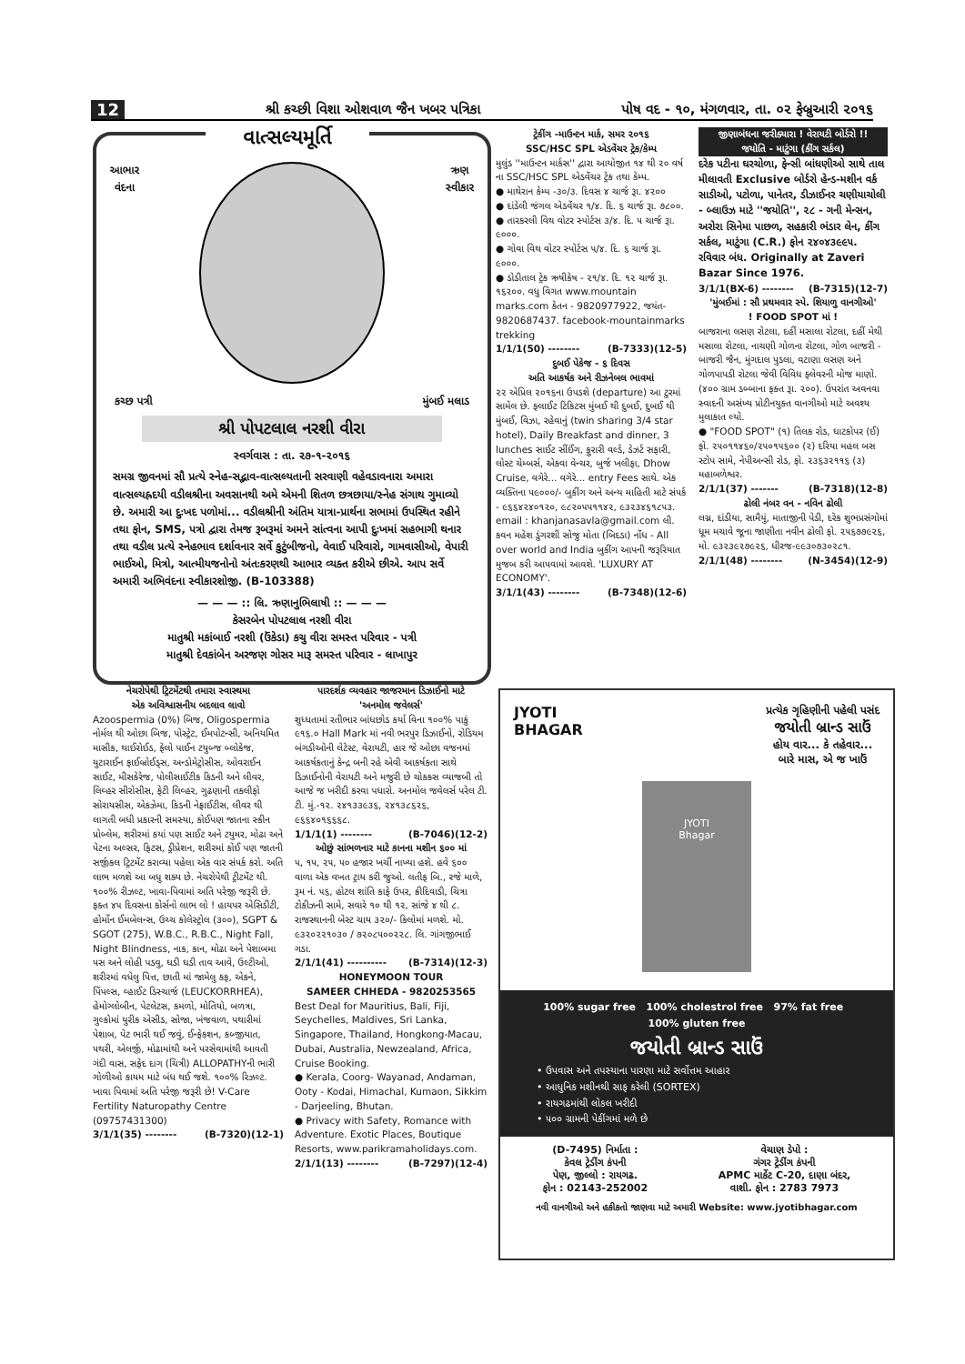12 શ્રી કચ્છી વિશા ઓશવાળ જૈન ખબર પત્રિકા પોષ વદ - ૧૦, મંગળવાર, તા. ૦૨ ફેબ્રુઆરી ૨૦૧૬
વાત્સલ્યમૂર્તિ
આભાર
વંદના
ઋણ
સ્વીકાર
કચ્છ પત્રી મુંબઈ મલાડ
શ્રી પોપટલાલ નરશી વીરા
સ્વર્ગવાસ : તા. ૨૭-૧-૨૦૧૬
સમગ્ર જીવનમાં સૌ પ્રત્યે સ્નેહ-સદ્ભાવ-વાત્સલ્યતાની સરવાણી વહેવડાવનારા અમારા વાત્સલ્યહ્રદયી વડીલશ્રીના અવસાનથી અમે એમની શિતળ છત્રછાયા/સ્નેહ સંગાથ ગુમાવ્યો છે. અમારી આ દુઃખદ પળોમાં... વડીલશ્રીની અંતિમ યાત્રા-પ્રાર્થના સભામાં ઉપસ્થિત રહીને તથા ફોન, SMS, પત્રો દ્વારા તેમજ રૂબરૂમાં અમને સાંત્વના આપી દુઃખમાં સહભાગી થનાર તથા વડીલ પ્રત્યે સ્નેહભાવ દર્શાવનાર સર્વે કુટુંબીજનો, વેવાઈ પરિવારો, ગામવાસીઓ, વેપારી ભાઈઓ, મિત્રો, આત્મીયજનોનો અંતઃકરણથી આભાર વ્યક્ત કરીએ છીએ. આપ સર્વે અમારી અભિવંદના સ્વીકારશોજી. (B-103388)
— — — :: લિ. ઋણાનુભિલાષી :: — — —
કેસરબેન પોપટલાલ નરશી વીરા
માતુશ્રી મકાંબાઈ નરશી (ઉંકેડા) કચુ વીરા સમસ્ત પરિવાર - પત્રી
માતુશ્રી દેવકાંબેન અરજણ ગોસર મારૂ સમસ્ત પરિવાર - લાખાપુર
ટ્રેકીંગ -માઉન્ટન માર્ક, સમર ૨૦૧૬
SSC/HSC SPL એડવેંચર ટ્રેક/કેમ્પ
મુલુંડ ''માઉન્ટન માર્કસ'' દ્વારા આયોજીત ૧૪ થી ૨૦ વર્ષ ના SSC/HSC SPL એડવેંચર ટ્રેક તથા કેમ્પ.
● માથેરાન કેમ્પ -૩૦/૩. દિવસ ૪ ચાર્જ રૂા. ૪૨૦૦
● દાંડેલી જંગલ એડવેંચર ૧/૪. દિ. ૬ ચાર્જ રૂા. ૭૮૦૦.
● તારકરલી વિથ વોટર સ્પોર્ટસ ૩/૪. દિ. ૫ ચાર્જ રૂા. ૯૦૦૦.
● ગોવા વિથ વોટર સ્પોર્ટસ ૫/૪. દિ. ૬ ચાર્જ રૂા. ૯૦૦૦.
● ડોડીતાલ ટ્રેક ઋષીકેષ - ૨૧/૪. દિ. ૧૨ ચાર્જ રૂા. ૧૬૨૦૦. વધુ વિગત www.mountain marks.com કેતન - 9820977922, જયંત- 9820687437. facebook-mountainmarks trekking
1/1/1(50) -------- (B-7333)(12-5)
દુબઈ પેકેજ - ૬ દિવસ
અતિ આકર્ષક અને રીઝનેબલ ભાવમાં
૨૨ એપ્રિલ ૨૦૧૬ના ઉપડશે (departure) આ ટુરમાં સામેલ છે. ફ્લાઈટ ટિકિટસ મુંબઈ થી દુબઈ, દુબઈ થી મુંબઈ, વિઝા, રહેવાનું (twin sharing 3/4 star hotel), Daily Breakfast and dinner, 3 lunches સાઈટ સીંઈંગ, ફુરારી વર્લ્ડ, ડેઝર્ટ સફારી, લોસ્ટ ચેમ્બર્સ, એકવા વેન્ચર, બુર્જ ખલીફા, Dhow Cruise, વગેરે... વગેરે... entry Fees સાથે. એક વ્યક્તિના ૫૯૦૦૦/- બુકીંગ અને અન્ય માહિતી માટે સંપર્ક - ૯૬૬૪૨૪૦૧૨૦, ૯૮૨૦૫૫૧૧૪૨, ૯૩૨૩૪૬૧૮૫૩. email : khanjanasavla@gmail.com લી. કવન મહેશ ડુંગરશી સોજુ મોતા (બિદડા) નોંધ - All over world and India બુકીંગ આપની જરૂરિયાત મુજબ કરી આપવામાં આવશે. 'LUXURY AT ECONOMY'.
3/1/1(43) -------- (B-7348)(12-6)
જીણાબંધના જરીક્યારા ! વેરાયટી બોર્ડરો !!
જયોતિ - માટુંગા (કીંગ સર્કલ)
દરેક પટીના ઘરચોળા, ફેન્સી બાંધણીઓ સાથે તાલ મીલાવતી Exclusive બોર્ડરો હેન્ડ-મશીન વર્ક સાડીઓ, પટોળા, પાનેતર, ડીઝાઈનર ચણીયાચોલી - બ્લાઉઝ માટે ''જયોતિ'', ૨૮ - ગની મેન્સન, અરોરા સિનેમા પાછળ, સહકારી ભંડાર લેન, કીંગ સર્કલ, માટુંગા (C.R.) ફોન ૨૪૦૪૩૯૯૫. રવિવાર બંધ. Originally at Zaveri Bazar Since 1976.
3/1/1(BX-6) -------- (B-7315)(12-7)
'મુંબઈમાં : સૌ પ્રથમવાર સ્પે. શિયાળુ વાનગીઓ'
! FOOD SPOT માં !
બાજરાના લસણ રોટલા, દહીં મસાલા રોટલા, દહીં મેથી મસાલા રોટલા, નાચણી ગોળના રોટલા, ગોળ બાજરી - બાજરી જૈન, મુંગદાલ પુડલા, વટાણા લસણ અને ગોળપાપડી રોટલા જેવી વિવિધ ફ્લેવરની મોજ માણો. (૪૦૦ ગ્રામ ડબ્બાના ફક્ત રૂા. ૨૦૦). ઉપરાંત અવનવા સ્વાદની અસંખ્ય પ્રોટીનયુક્ત વાનગીઓ માટે અવશ્ય મુલાકાત લ્યો.
● "FOOD SPOT" (૧) તિલક રોડ, ઘાટકોપર (ઈ) ફો. ૨૫૦૧૧૪૬૦/૨૫૦૧૫૬૦૦ (૨) દરિયા મહલ બસ સ્ટોપ સામે, નેપીઅન્સી રોડ, ફો. ૨૩૬૩૨૧૧૬ (૩) મહાબળેશ્વર.
2/1/1(37) ------- (B-7318)(12-8)
ઢોલી નંબર વન - નવિન ઢોલી
લગ્ન, દાંડીયા, સામૈયું, માતાજીની પેડી, દરેક શુભપ્રસંગોમાં ધૂમ મચાવે જૂના જાણીતા નવીન ઢોલી ફો. ૨૫૬૭૭૯૨૬, મો. ૯૩૨૩૯૨૭૯૨૬, ધીરજ-૯૯૩૦૭૩૦૨૮૧.
2/1/1(48) -------- (N-3454)(12-9)
નેચરોપેથી ટ્રિટમેંટથી તમારા સ્વાસ્થમા
એક અવિશ્વાસનીય બદલાવ લાવો
Azoospermia (0%) બિજ, Oligospermia નોર્મલ થી ઓછા બિજ, પોસ્ટ્રેટ, ઈમપોટન્સી, અનિયમિત માસીક, થાઈરોઈડ, ફેલો પાઈન ટયુબ્જ બ્લોકેજ, યુટારાઈન ફાઈબ્રોઈડ્સ, અન્ડોમેટ્રોસીસ, ઓવરાઈન સાઈટ, મીસકેરેજ, પોલીસાઈટીક કિડની અને લીવર, લિવ્હર સીરોસીસ, ફેટી લિવ્હર, ગુઢણાની તકલીફો સોરાયસીસ, એકઝેમા, કિડની નેફ્રાઈટીસ, લીવર થી લાગતી બધી પ્રકારની સમસ્યા, કોઈપણ જાતના સ્કીન પ્રોબ્લેમ, શરીરમાં કયાં પણ સાઈટ અને ટયુમર, મોઢા અને પેટના અલ્સર, ફિટસ, ડ્રીપ્રેશન, શરીરમાં કોઈ પણ જાતની સર્જીકલ ટ્રિટમેંટ કરાવ્યા પહેલા એક વાર સંપર્ક કરો. અતિ લાભ મળશે આ બધુ શક્ય છે. નેચરોપેથી ટ્રીટમેંટ થી. ૧૦૦% રીઝલ્ટ, ખાવા-પિવામાં અતિ પરેજી જરૂરી છે. ફક્ત ૪૫ દિવસના કોર્સનો લાભ લો ! હાયપર એસિડીટી, હોર્મોન ઈમબેલન્સ, ઉચ્ચ કોલેસ્ટ્રોલ (૩૦૦), SGPT & SGOT (275), W.B.C., R.B.C., Night Fall, Night Blindness, નાક, કાન, મોઢા અને પેશાબમા પસ અને લોહી પડવુ, ઘડી ઘડી તાવ આવે, ઉલ્ટીઓ, શરીરમાં વધેલુ પિત્ત, છાતી માં જામેલુ કફ, એકને, પિંપલ્સ, વ્હાઈટ ડિસ્ચાર્જ (LEUCKORRHEA), હેમોગ્લોબીન, પેટલેટસ, કમળો, મોતિયો, બળત્રા, ગુલ્કોમાં યુરીક એસીડ, સોજા, ખંજવાળ, પથારીમાં પેશાબ, પેટ ભારી થઈ જવું, ઈન્ફેકશન, કબ્જીયાત, પથરી, એલર્જી, મોઢામાંથી અને પરસેવામાંથી આવતી ગંદી વાસ, સફેદ દાગ (ચિત્રી) ALLOPATHYની ભારી ગોળીઓ કાયમ માટે બંધ થઈ જશે. ૧૦૦% રિઝલ્ટ. ખાવા પિવામાં અતિ પરેજી જરૂરી છે! V-Care Fertility Naturopathy Centre (09757431300)
3/1/1(35) -------- (B-7320)(12-1)
પારદર્શક વ્યવહાર જાજરમાન ડિઝાઈનો માટે
'અનમોલ જવેલર્સ'
શુધ્ધતામાં રતીભાર બાંધછોડ કર્યા વિના ૧૦૦% પાકું ૯૧૬.૦ Hall Mark માં નવી ભરપુર ડિઝાઈનો, રોડિયમ બંગડીઓની લેટેસ્ટ, વેરાયટી, હાર જે ઓછા વજનમાં આકર્ષકતાનું કેન્દ્ર બની રહે એવી આકર્ષકતા સાથે ડિઝાઈનોની વેરાયટી અને મજુરી છે ચોકકસ વ્યાજબી તો આજે જ ખરીદી કરવા પધારો. અનમોલ જવેલર્સ પરેલ ટી. ટી. મું.-૧૨. ૨૪૧૩૩૯૩૬, ૨૪૧૩૮૬૨૬, ૯૬૬૪૦૧૬૬૬૮.
1/1/1(1) -------- (B-7046)(12-2)
ઓછું સાંભળનાર માટે કાનના મશીન ૬૦૦ માં
૫, ૧૫, ૨૫, ૫૦ હજાર ખર્ચી નાખ્યા હશે. હવે ૬૦૦ વાળા એક વખત ટ્રાય કરી જુઓ. લતીફ બિ., રજે માળે, રૂમ નં. ૫૬, હોટલ શાંતિ કાફે ઉપર, ક્રીદિવાડી, ચિત્રા ટોકીઝની સામે, સવારે ૧૦ થી ૧૨, સાંજે ૪ થી ૮. રાજસ્થાનની બેસ્ટ ચાય ૩૨૦/- કિલોમાં મળશે. મો. ૯૩૨૦૨૨૧૦૩૦ / ૭૨૦૮૫૦૦૨૨૮. લિ. ગાંગજીભાઈ ગડા.
2/1/1(41) ---------- (B-7314)(12-3)
HONEYMOON TOUR
SAMEER CHHEDA - 9820253565
Best Deal for Mauritius, Bali, Fiji, Seychelles, Maldives, Sri Lanka, Singapore, Thailand, Hongkong-Macau, Dubai, Australia, Newzealand, Africa, Cruise Booking.
● Kerala, Coorg- Wayanad, Andaman, Ooty - Kodai, Himachal, Kumaon, Sikkim - Darjeeling, Bhutan.
● Privacy with Safety, Romance with Adventure. Exotic Places, Boutique Resorts, www.parikramaholidays.com.
2/1/1(13) -------- (B-7297)(12-4)
JYOTI
BHAGAR
પ્રત્યેક ગૃહિણીની પહેલી પસંદ
જયોતી બ્રાન્ડ સાઉં
હોય વાર... કે તહેવાર...
બારે માસ, એ જ ખાઉં
JYOTI
Bhagar
100% sugar free 100% cholestrol free 97% fat free 100% gluten free
જયોતી બ્રાન્ડ સાઉં
• ઉપવાસ અને તપસ્યાના પારણા માટે સર્વોત્તમ આહાર
• આધુનિક મશીનથી સાફ કરેલી (SORTEX)
• રાયગઢમાંથી લોકલ ખરીદી
• ૫૦૦ ગ્રામની પેકીંગમાં મળે છે
(D-7495) નિર્માતા :
કેવલ ટ્રેડીંગ કંપની
પેણ, જીલ્લો : રાયગઢ.
ફોન : 02143-252002
વેચાણ ડેપો :
ગંગર ટ્રેડીંગ કંપની
APMC માર્કેટ C-20, દાણા બંદર,
વાશી. ફોન : 2783 7973
નવી વાનગીઓ અને હકીકતો જાણવા માટે અમારી Website: www.jyotibhagar.com